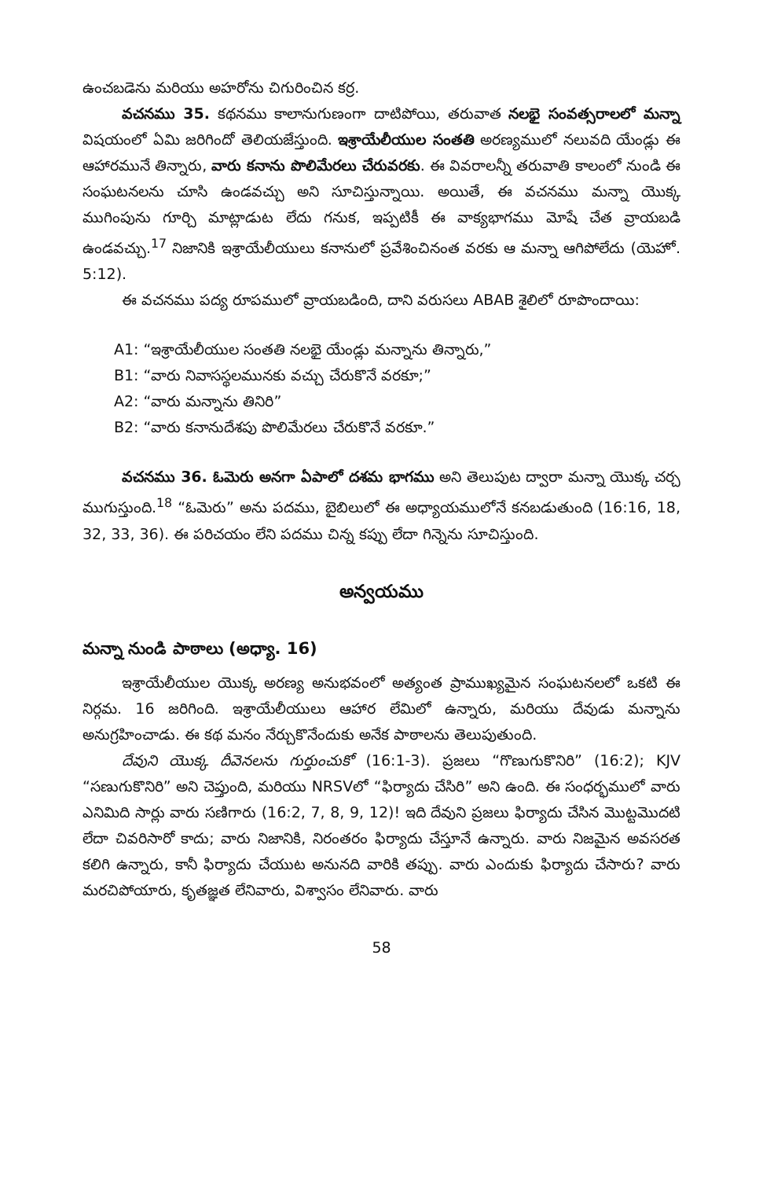ఉంచబడెను మరియు అహరోను చిగురించిన కర్ర.
వచనము 35. కథనము కాలానుగుణంగా దాటిపోయి, తరువాత నలభై సంవత్సరాలలో మన్నా విషయంలో ఏమి జరిగిందో తెలియజేస్తుంది. ఇశ్రాయేలీయుల సంతతి అరణ్యములో నలువది యేండ్లు ఈ ఆహారమునే తిన్నారు, వారు కనాను పొలిమేరలు చేరువరకు. ఈ వివరాలన్నీ తరువాతి కాలంలో నుండి ఈ సంఘటనలను చూసి ఉండవచ్చు అని సూచిస్తున్నాయి. అయితే, ఈ వచనము మన్నా యొక్క ముగింపును గూర్చి మాట్లాడుట లేదు గనుక, ఇప్పటికీ ఈ వాక్యభాగము మోషే చేత వ్రాయబడి ఉండవచ్చు.<sup>17</sup> నిజానికి ఇశ్రాయేలీయులు కనానులో ప్రవేశించినంత వరకు ఆ మన్నా ఆగిపోలేదు (యెహో. 5:12).
ఈ వచనము పద్య రూపములో వ్రాయబడింది, దాని వరుసలు ABAB శైలిలో రూపొందాయి:
A1: “ఇశ్రాయేలీయుల సంతతి నలభై యేండ్లు మన్నాను తిన్నారు,”
B1: “వారు నివాసస్థలమునకు వచ్చు చేరుకొనే వరకూ;”
A2: “వారు మన్నాను తినిరి”
B2: “వారు కనానుదేశపు పొలిమేరలు చేరుకొనే వరకూ.”
వచనము 36. ఓమెరు అనగా ఏపాలో దశమ భాగము అని తెలుపుట ద్వారా మన్నా యొక్క చర్చ ముగుస్తుంది.<sup>18</sup> “ఓమెరు” అను పదము, బైబిలులో ఈ అధ్యాయములోనే కనబడుతుంది (16:16, 18, 32, 33, 36). ఈ పరిచయం లేని పదము చిన్న కప్పు లేదా గిన్నెను సూచిస్తుంది.
అన్వయము
మన్నా నుండి పాఠాలు (అధ్యా. 16)
ఇశ్రాయేలీయుల యొక్క అరణ్య అనుభవంలో అత్యంత ప్రాముఖ్యమైన సంఘటనలలో ఒకటి ఈ నిర్గమ. 16 జరిగింది. ఇశ్రాయేలీయులు ఆహార లేమిలో ఉన్నారు, మరియు దేవుడు మన్నాను అనుగ్రహించాడు. ఈ కథ మనం నేర్చుకొనేందుకు అనేక పాఠాలను తెలుపుతుంది.
దేవుని యొక్క దీవెనలను గుర్తుంచుకో (16:1-3). ప్రజలు “గొణుగుకొనిరి” (16:2); KJV “సణుగుకొనిరి” అని చెప్తుంది, మరియు NRSVలో “ఫిర్యాదు చేసిరి” అని ఉంది. ఈ సంధర్భములో వారు ఎనిమిది సార్లు వారు సణిగారు (16:2, 7, 8, 9, 12)! ఇది దేవుని ప్రజలు ఫిర్యాదు చేసిన మొట్టమొదటి లేదా చివరిసారో కాదు; వారు నిజానికి, నిరంతరం ఫిర్యాదు చేస్తూనే ఉన్నారు. వారు నిజమైన అవసరత కలిగి ఉన్నారు, కానీ ఫిర్యాదు చేయుట అనునది వారికి తప్పు. వారు ఎందుకు ఫిర్యాదు చేసారు? వారు మరచిపోయారు, కృతజ్ఞత లేనివారు, విశ్వాసం లేనివారు. వారు
58